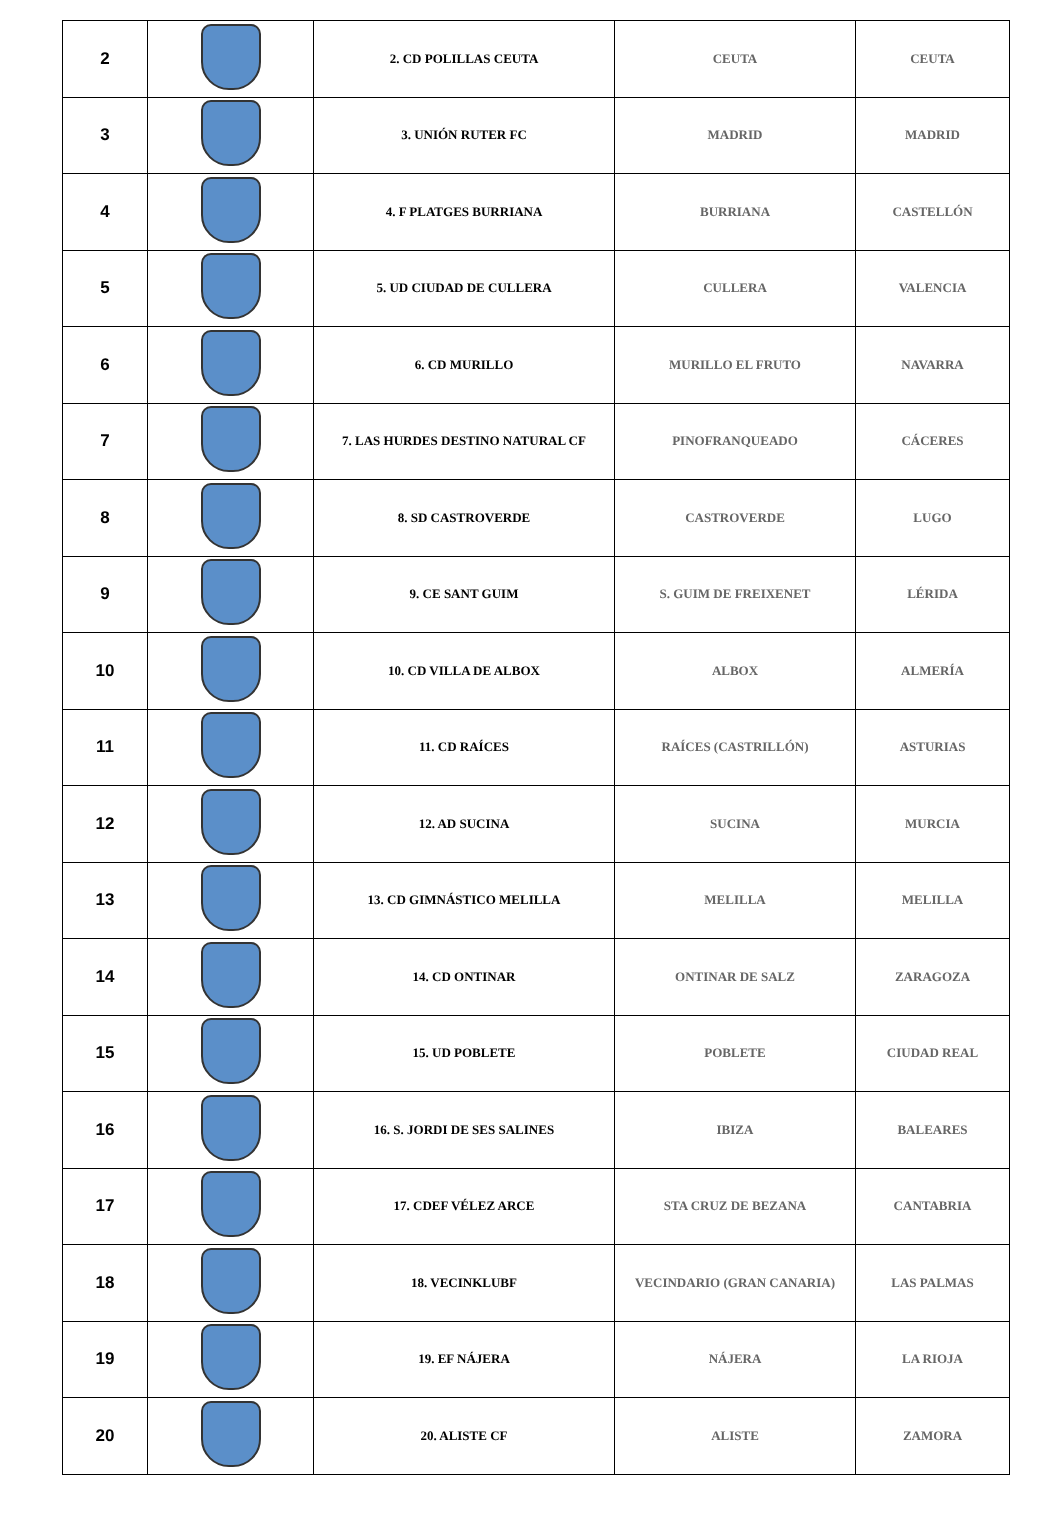| 2 | | 2. CD POLILLAS CEUTA | CEUTA | CEUTA |
| 3 | | 3. UNIÓN RUTER FC | MADRID | MADRID |
| 4 | | 4. F PLATGES BURRIANA | BURRIANA | CASTELLÓN |
| 5 | | 5. UD CIUDAD DE CULLERA | CULLERA | VALENCIA |
| 6 | | 6. CD MURILLO | MURILLO EL FRUTO | NAVARRA |
| 7 | | 7. LAS HURDES DESTINO NATURAL CF | PINOFRANQUEADO | CÁCERES |
| 8 | | 8. SD CASTROVERDE | CASTROVERDE | LUGO |
| 9 | | 9. CE SANT GUIM | S. GUIM DE FREIXENET | LÉRIDA |
| 10 | | 10. CD VILLA DE ALBOX | ALBOX | ALMERÍA |
| 11 | | 11. CD RAÍCES | RAÍCES (CASTRILLÓN) | ASTURIAS |
| 12 | | 12. AD SUCINA | SUCINA | MURCIA |
| 13 | | 13. CD GIMNÁSTICO MELILLA | MELILLA | MELILLA |
| 14 | | 14. CD ONTINAR | ONTINAR DE SALZ | ZARAGOZA |
| 15 | | 15. UD POBLETE | POBLETE | CIUDAD REAL |
| 16 | | 16. S. JORDI DE SES SALINES | IBIZA | BALEARES |
| 17 | | 17. CDEF VÉLEZ ARCE | STA CRUZ DE BEZANA | CANTABRIA |
| 18 | | 18. VECINKLUBF | VECINDARIO (GRAN CANARIA) | LAS PALMAS |
| 19 | | 19. EF NÁJERA | NÁJERA | LA RIOJA |
| 20 | | 20. ALISTE CF | ALISTE | ZAMORA |